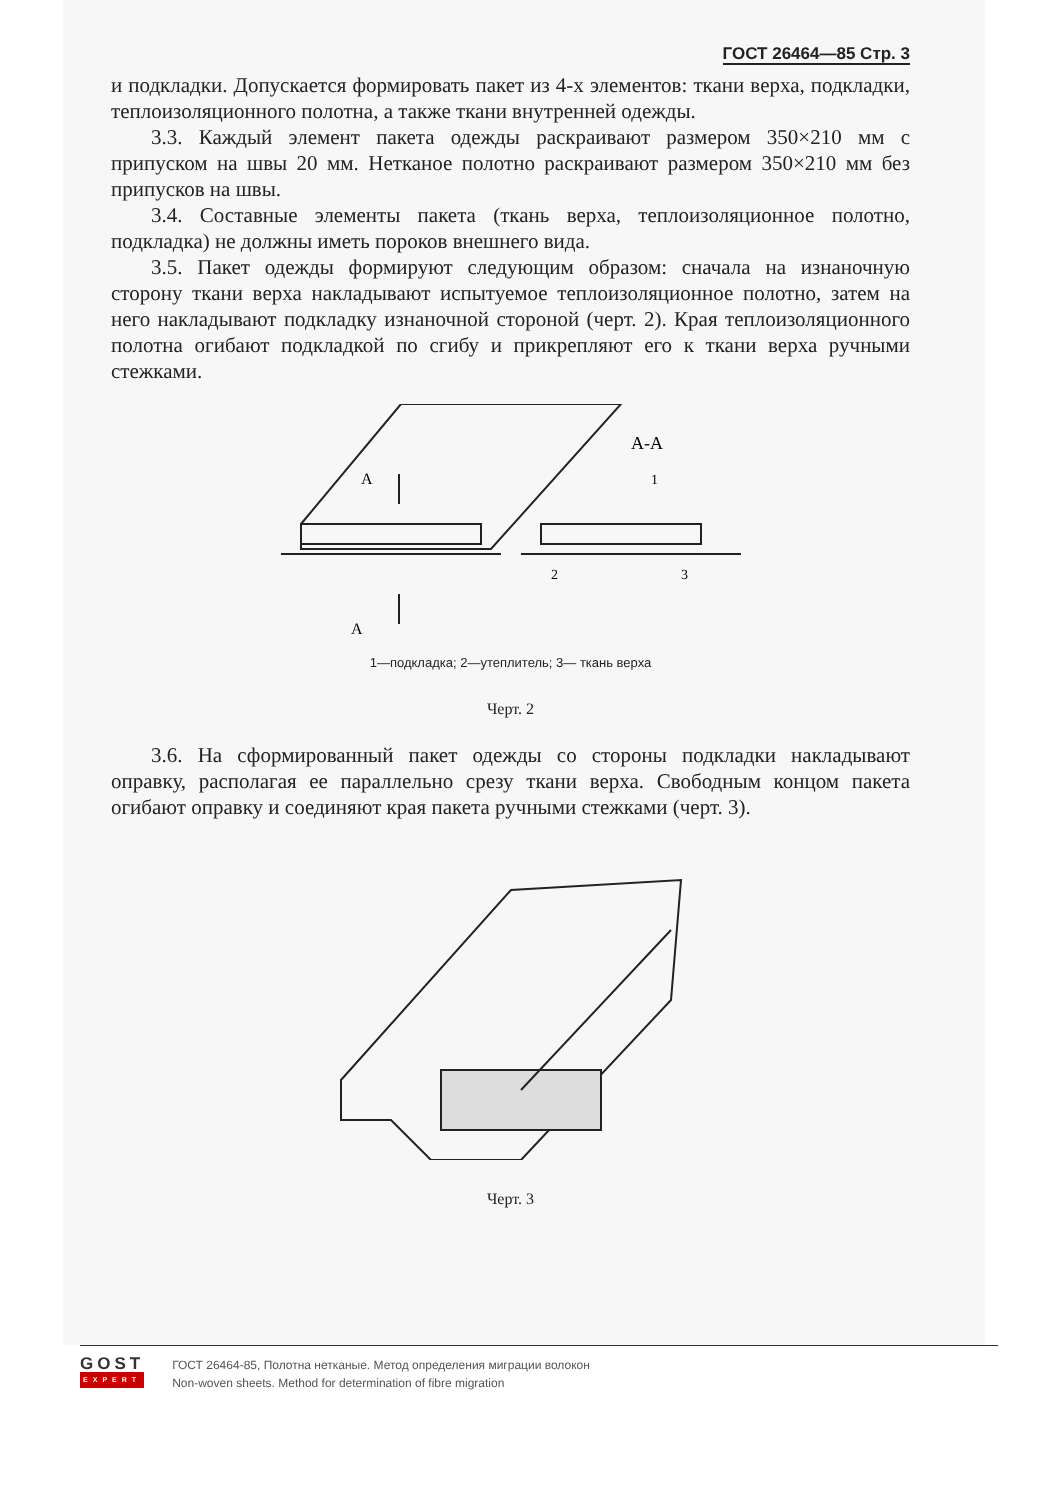ГОСТ 26464—85 Стр. 3
и подкладки. Допускается формировать пакет из 4-х элементов: ткани верха, подкладки, теплоизоляционного полотна, а также ткани внутренней одежды.
3.3. Каждый элемент пакета одежды раскраивают размером 350×210 мм с припуском на швы 20 мм. Нетканое полотно раскраивают размером 350×210 мм без припусков на швы.
3.4. Составные элементы пакета (ткань верха, теплоизоляционное полотно, подкладка) не должны иметь пороков внешнего вида.
3.5. Пакет одежды формируют следующим образом: сначала на изнаночную сторону ткани верха накладывают испытуемое теплоизоляционное полотно, затем на него накладывают подкладку изнаночной стороной (черт. 2). Края теплоизоляционного полотна огибают подкладкой по сгибу и прикрепляют его к ткани верха ручными стежками.
А
А
А-А
1
2
3
1—подкладка; 2—утеплитель; 3— ткань верха
Черт. 2
3.6. На сформированный пакет одежды со стороны подкладки накладывают оправку, располагая ее параллельно срезу ткани верха. Свободным концом пакета огибают оправку и соединяют края пакета ручными стежками (черт. 3).
Черт. 3
GOST
EXPERT
ГОСТ 26464-85, Полотна нетканые. Метод определения миграции волокон
Non-woven sheets. Method for determination of fibre migration